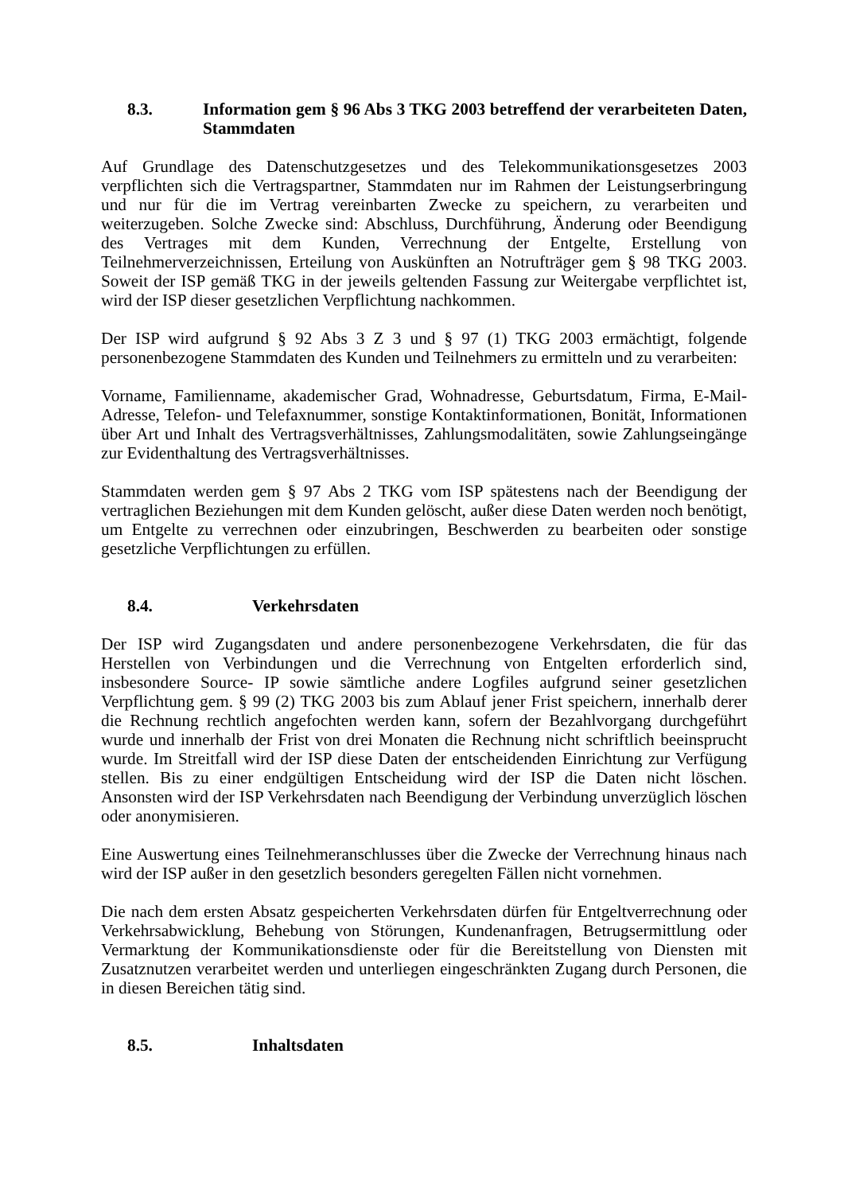8.3. Information gem § 96 Abs 3 TKG 2003 betreffend der verarbeiteten Daten, Stammdaten
Auf Grundlage des Datenschutzgesetzes und des Telekommunikationsgesetzes 2003 verpflichten sich die Vertragspartner, Stammdaten nur im Rahmen der Leistungserbringung und nur für die im Vertrag vereinbarten Zwecke zu speichern, zu verarbeiten und weiterzugeben. Solche Zwecke sind: Abschluss, Durchführung, Änderung oder Beendigung des Vertrages mit dem Kunden, Verrechnung der Entgelte, Erstellung von Teilnehmerverzeichnissen, Erteilung von Auskünften an Notrufträger gem § 98 TKG 2003. Soweit der ISP gemäß TKG in der jeweils geltenden Fassung zur Weitergabe verpflichtet ist, wird der ISP dieser gesetzlichen Verpflichtung nachkommen.
Der ISP wird aufgrund § 92 Abs 3 Z 3 und § 97 (1) TKG 2003 ermächtigt, folgende personenbezogene Stammdaten des Kunden und Teilnehmers zu ermitteln und zu verarbeiten:
Vorname, Familienname, akademischer Grad, Wohnadresse, Geburtsdatum, Firma, E-Mail-Adresse, Telefon- und Telefaxnummer, sonstige Kontaktinformationen, Bonität, Informationen über Art und Inhalt des Vertragsverhältnisses, Zahlungsmodalitäten, sowie Zahlungseingänge zur Evidenthaltung des Vertragsverhältnisses.
Stammdaten werden gem § 97 Abs 2 TKG vom ISP spätestens nach der Beendigung der vertraglichen Beziehungen mit dem Kunden gelöscht, außer diese Daten werden noch benötigt, um Entgelte zu verrechnen oder einzubringen, Beschwerden zu bearbeiten oder sonstige gesetzliche Verpflichtungen zu erfüllen.
8.4. Verkehrsdaten
Der ISP wird Zugangsdaten und andere personenbezogene Verkehrsdaten, die für das Herstellen von Verbindungen und die Verrechnung von Entgelten erforderlich sind, insbesondere Source- IP sowie sämtliche andere Logfiles aufgrund seiner gesetzlichen Verpflichtung gem. § 99 (2) TKG 2003 bis zum Ablauf jener Frist speichern, innerhalb derer die Rechnung rechtlich angefochten werden kann, sofern der Bezahlvorgang durchgeführt wurde und innerhalb der Frist von drei Monaten die Rechnung nicht schriftlich beeinsprucht wurde. Im Streitfall wird der ISP diese Daten der entscheidenden Einrichtung zur Verfügung stellen. Bis zu einer endgültigen Entscheidung wird der ISP die Daten nicht löschen. Ansonsten wird der ISP Verkehrsdaten nach Beendigung der Verbindung unverzüglich löschen oder anonymisieren.
Eine Auswertung eines Teilnehmeranschlusses über die Zwecke der Verrechnung hinaus nach wird der ISP außer in den gesetzlich besonders geregelten Fällen nicht vornehmen.
Die nach dem ersten Absatz gespeicherten Verkehrsdaten dürfen für Entgeltverrechnung oder Verkehrsabwicklung, Behebung von Störungen, Kundenanfragen, Betrugsermittlung oder Vermarktung der Kommunikationsdienste oder für die Bereitstellung von Diensten mit Zusatznutzen verarbeitet werden und unterliegen eingeschränkten Zugang durch Personen, die in diesen Bereichen tätig sind.
8.5. Inhaltsdaten